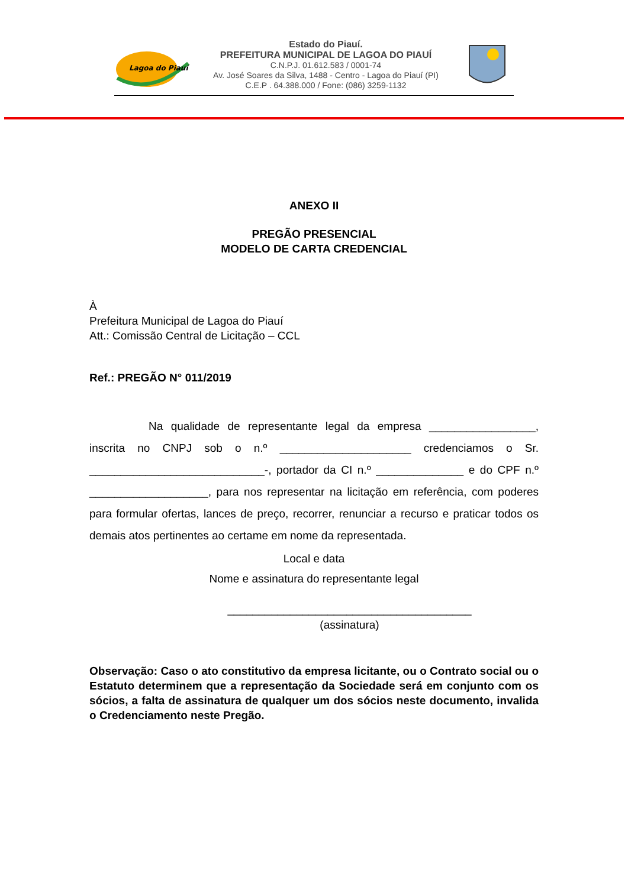Lagoa do Piauí
Estado do Piauí.
PREFEITURA MUNICIPAL DE LAGOA DO PIAUÍ
C.N.P.J. 01.612.583 / 0001-74
Av. José Soares da Silva, 1488 - Centro - Lagoa do Piauí (PI)
C.E.P . 64.388.000 / Fone: (086) 3259-1132
ANEXO II
PREGÃO PRESENCIAL
MODELO DE CARTA CREDENCIAL
À
Prefeitura Municipal de Lagoa do Piauí
Att.: Comissão Central de Licitação – CCL
Ref.: PREGÃO N° 011/2019
Na qualidade de representante legal da empresa _________________, inscrita no CNPJ sob o n.º _____________________ credenciamos o Sr. ____________________________-, portador da CI n.º ______________ e do CPF n.º ___________________, para nos representar na licitação em referência, com poderes para formular ofertas, lances de preço, recorrer, renunciar a recurso e praticar todos os demais atos pertinentes ao certame em nome da representada.
Local e data
Nome e assinatura do representante legal
_______________________________________
(assinatura)
Observação: Caso o ato constitutivo da empresa licitante, ou o Contrato social ou o Estatuto determinem que a representação da Sociedade será em conjunto com os sócios, a falta de assinatura de qualquer um dos sócios neste documento, invalida o Credenciamento neste Pregão.